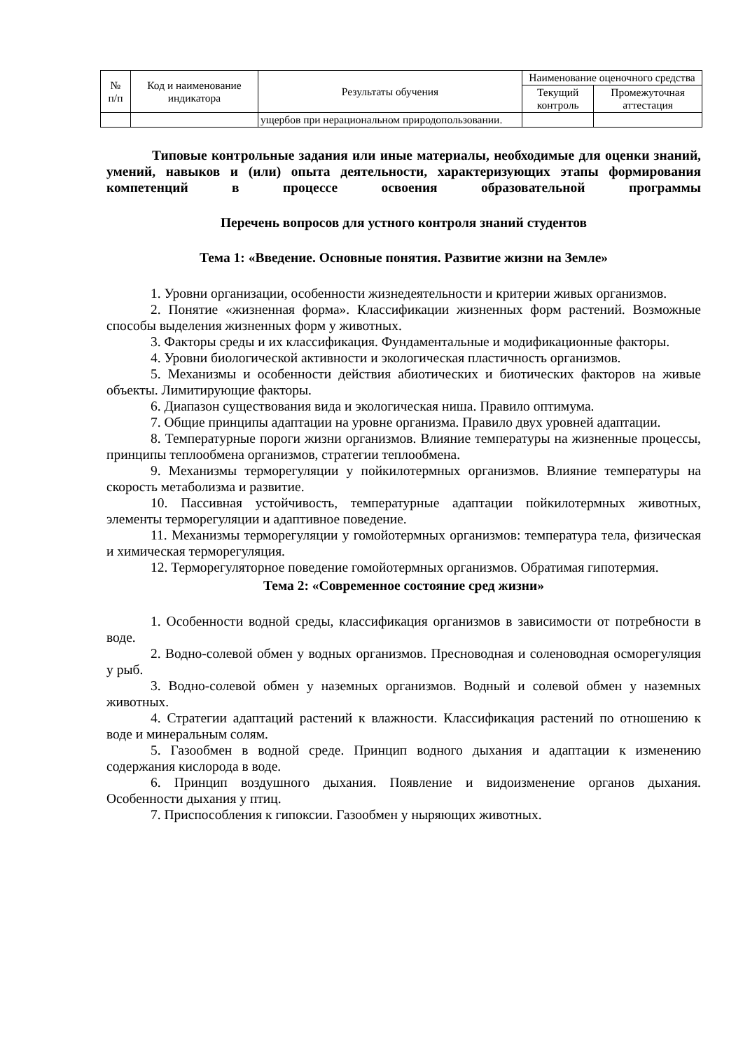| № п/п | Код и наименование индикатора | Результаты обучения | Наименование оценочного средства | |
| --- | --- | --- | --- | --- |
| | | | Текущий контроль | Промежуточная аттестация |
| | | ущербов при нерациональном природопользовании. | | |
Типовые контрольные задания или иные материалы, необходимые для оценки знаний, умений, навыков и (или) опыта деятельности, характеризующих этапы формирования компетенций в процессе освоения образовательной программы
Перечень вопросов для устного контроля знаний студентов
Тема 1: «Введение. Основные понятия. Развитие жизни на Земле»
1. Уровни организации, особенности жизнедеятельности и критерии живых организмов.
2. Понятие «жизненная форма». Классификации жизненных форм растений. Возможные способы выделения жизненных форм у животных.
3. Факторы среды и их классификация. Фундаментальные и модификационные факторы.
4. Уровни биологической активности и экологическая пластичность организмов.
5. Механизмы и особенности действия абиотических и биотических факторов на живые объекты. Лимитирующие факторы.
6. Диапазон существования вида и экологическая ниша. Правило оптимума.
7. Общие принципы адаптации на уровне организма. Правило двух уровней адаптации.
8. Температурные пороги жизни организмов. Влияние температуры на жизненные процессы, принципы теплообмена организмов, стратегии теплообмена.
9. Механизмы терморегуляции у пойкилотермных организмов. Влияние температуры на скорость метаболизма и развитие.
10. Пассивная устойчивость, температурные адаптации пойкилотермных животных, элементы терморегуляции и адаптивное поведение.
11. Механизмы терморегуляции у гомойотермных организмов: температура тела, физическая и химическая терморегуляция.
12. Терморегуляторное поведение гомойотермных организмов. Обратимая гипотермия.
Тема 2: «Современное состояние сред жизни»
1. Особенности водной среды, классификация организмов в зависимости от потребности в воде.
2. Водно-солевой обмен у водных организмов. Пресноводная и соленоводная осморегуляция у рыб.
3. Водно-солевой обмен у наземных организмов. Водный и солевой обмен у наземных животных.
4. Стратегии адаптаций растений к влажности. Классификация растений по отношению к воде и минеральным солям.
5. Газообмен в водной среде. Принцип водного дыхания и адаптации к изменению содержания кислорода в воде.
6. Принцип воздушного дыхания. Появление и видоизменение органов дыхания. Особенности дыхания у птиц.
7. Приспособления к гипоксии. Газообмен у ныряющих животных.